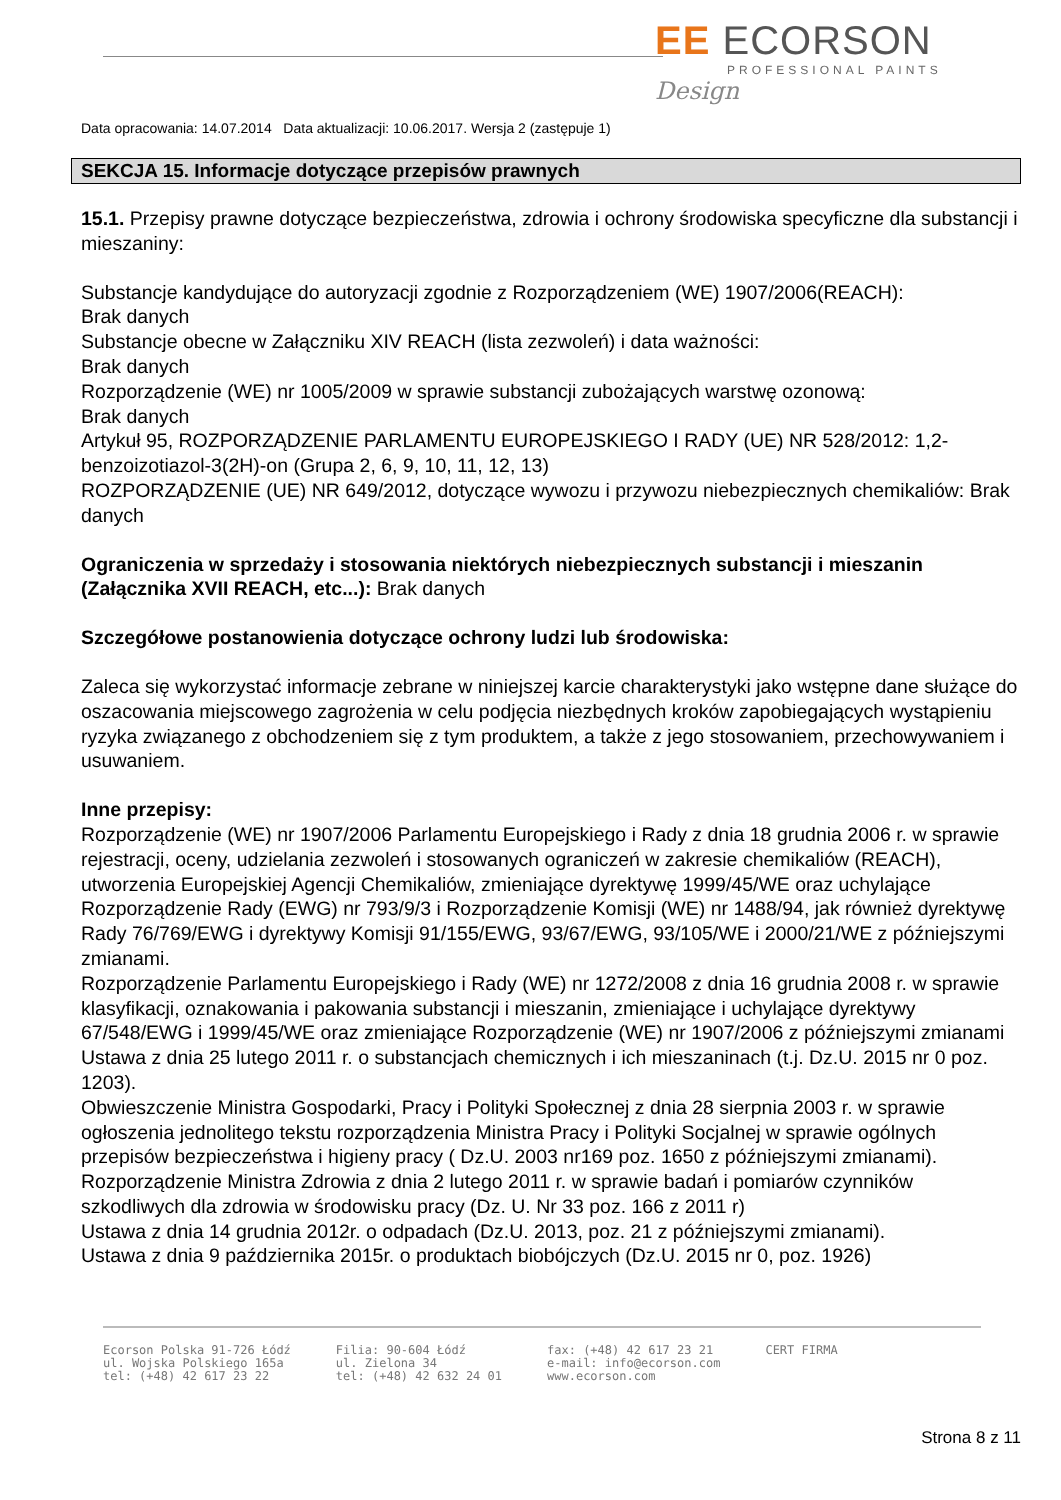EE ECORSON
PROFESSIONAL PAINTS
Design
Data opracowania: 14.07.2014 Data aktualizacji: 10.06.2017. Wersja 2 (zastępuje 1)
SEKCJA 15. Informacje dotyczące przepisów prawnych
15.1. Przepisy prawne dotyczące bezpieczeństwa, zdrowia i ochrony środowiska specyficzne dla substancji i mieszaniny:
Substancje kandydujące do autoryzacji zgodnie z Rozporządzeniem (WE) 1907/2006(REACH):
Brak danych
Substancje obecne w Załączniku XIV REACH (lista zezwoleń) i data ważności:
Brak danych
Rozporządzenie (WE) nr 1005/2009 w sprawie substancji zubożających warstwę ozonową:
Brak danych
Artykuł 95, ROZPORZĄDZENIE PARLAMENTU EUROPEJSKIEGO I RADY (UE) NR 528/2012: 1,2-benzoizotiazol-3(2H)-on (Grupa 2, 6, 9, 10, 11, 12, 13)
ROZPORZĄDZENIE (UE) NR 649/2012, dotyczące wywozu i przywozu niebezpiecznych chemikaliów: Brak danych
Ograniczenia w sprzedaży i stosowania niektórych niebezpiecznych substancji i mieszanin (Załącznika XVII REACH, etc...): Brak danych
Szczegółowe postanowienia dotyczące ochrony ludzi lub środowiska:
Zaleca się wykorzystać informacje zebrane w niniejszej karcie charakterystyki jako wstępne dane służące do oszacowania miejscowego zagrożenia w celu podjęcia niezbędnych kroków zapobiegających wystąpieniu ryzyka związanego z obchodzeniem się z tym produktem, a także z jego stosowaniem, przechowywaniem i usuwaniem.
Inne przepisy:
Rozporządzenie (WE) nr 1907/2006 Parlamentu Europejskiego i Rady z dnia 18 grudnia 2006 r. w sprawie rejestracji, oceny, udzielania zezwoleń i stosowanych ograniczeń w zakresie chemikaliów (REACH), utworzenia Europejskiej Agencji Chemikaliów, zmieniające dyrektywę 1999/45/WE oraz uchylające Rozporządzenie Rady (EWG) nr 793/9/3 i Rozporządzenie Komisji (WE) nr 1488/94, jak również dyrektywę Rady 76/769/EWG i dyrektywy Komisji 91/155/EWG, 93/67/EWG, 93/105/WE i 2000/21/WE z późniejszymi zmianami.
Rozporządzenie Parlamentu Europejskiego i Rady (WE) nr 1272/2008 z dnia 16 grudnia 2008 r. w sprawie klasyfikacji, oznakowania i pakowania substancji i mieszanin, zmieniające i uchylające dyrektywy 67/548/EWG i 1999/45/WE oraz zmieniające Rozporządzenie (WE) nr 1907/2006 z późniejszymi zmianami Ustawa z dnia 25 lutego 2011 r. o substancjach chemicznych i ich mieszaninach (t.j. Dz.U. 2015 nr 0 poz. 1203).
Obwieszczenie Ministra Gospodarki, Pracy i Polityki Społecznej z dnia 28 sierpnia 2003 r. w sprawie ogłoszenia jednolitego tekstu rozporządzenia Ministra Pracy i Polityki Socjalnej w sprawie ogólnych przepisów bezpieczeństwa i higieny pracy ( Dz.U. 2003 nr169 poz. 1650 z późniejszymi zmianami).
Rozporządzenie Ministra Zdrowia z dnia 2 lutego 2011 r. w sprawie badań i pomiarów czynników szkodliwych dla zdrowia w środowisku pracy (Dz. U. Nr 33 poz. 166 z 2011 r)
Ustawa z dnia 14 grudnia 2012r. o odpadach (Dz.U. 2013, poz. 21 z późniejszymi zmianami).
Ustawa z dnia 9 października 2015r. o produktach biobójczych (Dz.U. 2015 nr 0, poz. 1926)
Ecorson Polska 91-726 Łódź
ul. Wojska Polskiego 165a
tel: (+48) 42 617 23 22
Filia: 90-604 Łódź
ul. Zielona 34
tel: (+48) 42 632 24 01
fax: (+48) 42 617 23 21
e-mail: info@ecorson.com
www.ecorson.com
CERT FIRMA
Strona 8 z 11